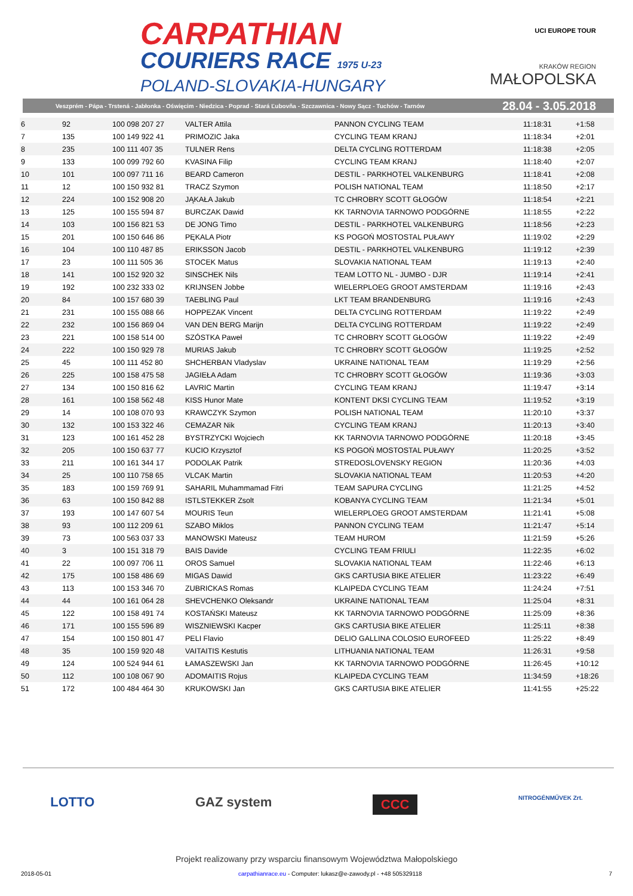CARPATHIAN
COURIERS RACE 1975 U-23
POLAND-SLOVAKIA-HUNGARY
UCI EUROPE TOUR
KRAKÓW REGION
MAŁOPOLSKA
Veszprém - Pápa - Trstená - Jabłonka - Oświęcim - Niedzica - Poprad - Stará Ľubovňa - Szczawnica - Nowy Sącz - Tuchów - Tarnów 28.04 - 3.05.2018
| 6 | 92 | 100 098 207 27 | VALTER Attila | PANNON CYCLING TEAM | 11:18:31 | +1:58 |
| 7 | 135 | 100 149 922 41 | PRIMOZIC Jaka | CYCLING TEAM KRANJ | 11:18:34 | +2:01 |
| 8 | 235 | 100 111 407 35 | TULNER Rens | DELTA CYCLING ROTTERDAM | 11:18:38 | +2:05 |
| 9 | 133 | 100 099 792 60 | KVASINA Filip | CYCLING TEAM KRANJ | 11:18:40 | +2:07 |
| 10 | 101 | 100 097 711 16 | BEARD Cameron | DESTIL - PARKHOTEL VALKENBURG | 11:18:41 | +2:08 |
| 11 | 12 | 100 150 932 81 | TRACZ Szymon | POLISH NATIONAL TEAM | 11:18:50 | +2:17 |
| 12 | 224 | 100 152 908 20 | JĄKAŁA Jakub | TC CHROBRY SCOTT GŁOGÓW | 11:18:54 | +2:21 |
| 13 | 125 | 100 155 594 87 | BURCZAK Dawid | KK TARNOVIA TARNOWO PODGÓRNE | 11:18:55 | +2:22 |
| 14 | 103 | 100 156 821 53 | DE JONG Timo | DESTIL - PARKHOTEL VALKENBURG | 11:18:56 | +2:23 |
| 15 | 201 | 100 150 646 86 | PĘKALA Piotr | KS POGOŃ MOSTOSTAL PUŁAWY | 11:19:02 | +2:29 |
| 16 | 104 | 100 110 487 85 | ERIKSSON Jacob | DESTIL - PARKHOTEL VALKENBURG | 11:19:12 | +2:39 |
| 17 | 23 | 100 111 505 36 | STOCEK Matus | SLOVAKIA NATIONAL TEAM | 11:19:13 | +2:40 |
| 18 | 141 | 100 152 920 32 | SINSCHEK Nils | TEAM LOTTO NL - JUMBO - DJR | 11:19:14 | +2:41 |
| 19 | 192 | 100 232 333 02 | KRIJNSEN Jobbe | WIELERPLOEG GROOT AMSTERDAM | 11:19:16 | +2:43 |
| 20 | 84 | 100 157 680 39 | TAEBLING Paul | LKT TEAM BRANDENBURG | 11:19:16 | +2:43 |
| 21 | 231 | 100 155 088 66 | HOPPEZAK Vincent | DELTA CYCLING ROTTERDAM | 11:19:22 | +2:49 |
| 22 | 232 | 100 156 869 04 | VAN DEN BERG Marijn | DELTA CYCLING ROTTERDAM | 11:19:22 | +2:49 |
| 23 | 221 | 100 158 514 00 | SZÓSTKA Paweł | TC CHROBRY SCOTT GŁOGÓW | 11:19:22 | +2:49 |
| 24 | 222 | 100 150 929 78 | MURIAS Jakub | TC CHROBRY SCOTT GŁOGÓW | 11:19:25 | +2:52 |
| 25 | 45 | 100 111 452 80 | SHCHERBAN Vladyslav | UKRAINE NATIONAL TEAM | 11:19:29 | +2:56 |
| 26 | 225 | 100 158 475 58 | JAGIEŁA Adam | TC CHROBRY SCOTT GŁOGÓW | 11:19:36 | +3:03 |
| 27 | 134 | 100 150 816 62 | LAVRIC Martin | CYCLING TEAM KRANJ | 11:19:47 | +3:14 |
| 28 | 161 | 100 158 562 48 | KISS Hunor Mate | KONTENT DKSI CYCLING TEAM | 11:19:52 | +3:19 |
| 29 | 14 | 100 108 070 93 | KRAWCZYK Szymon | POLISH NATIONAL TEAM | 11:20:10 | +3:37 |
| 30 | 132 | 100 153 322 46 | CEMAZAR Nik | CYCLING TEAM KRANJ | 11:20:13 | +3:40 |
| 31 | 123 | 100 161 452 28 | BYSTRZYCKI Wojciech | KK TARNOVIA TARNOWO PODGÓRNE | 11:20:18 | +3:45 |
| 32 | 205 | 100 150 637 77 | KUCIO Krzysztof | KS POGOŃ MOSTOSTAL PUŁAWY | 11:20:25 | +3:52 |
| 33 | 211 | 100 161 344 17 | PODOLAK Patrik | STREDOSLOVENSKY REGION | 11:20:36 | +4:03 |
| 34 | 25 | 100 110 758 65 | VLCAK Martin | SLOVAKIA NATIONAL TEAM | 11:20:53 | +4:20 |
| 35 | 183 | 100 159 769 91 | SAHARIL Muhammamad Fitri | TEAM SAPURA CYCLING | 11:21:25 | +4:52 |
| 36 | 63 | 100 150 842 88 | ISTLSTEKKER Zsolt | KOBANYA CYCLING TEAM | 11:21:34 | +5:01 |
| 37 | 193 | 100 147 607 54 | MOURIS Teun | WIELERPLOEG GROOT AMSTERDAM | 11:21:41 | +5:08 |
| 38 | 93 | 100 112 209 61 | SZABO Miklos | PANNON CYCLING TEAM | 11:21:47 | +5:14 |
| 39 | 73 | 100 563 037 33 | MANOWSKI Mateusz | TEAM HUROM | 11:21:59 | +5:26 |
| 40 | 3 | 100 151 318 79 | BAIS Davide | CYCLING TEAM FRIULI | 11:22:35 | +6:02 |
| 41 | 22 | 100 097 706 11 | OROS Samuel | SLOVAKIA NATIONAL TEAM | 11:22:46 | +6:13 |
| 42 | 175 | 100 158 486 69 | MIGAS Dawid | GKS CARTUSIA BIKE ATELIER | 11:23:22 | +6:49 |
| 43 | 113 | 100 153 346 70 | ZUBRICKAS Romas | KLAIPEDA CYCLING TEAM | 11:24:24 | +7:51 |
| 44 | 44 | 100 161 064 28 | SHEVCHENKO Oleksandr | UKRAINE NATIONAL TEAM | 11:25:04 | +8:31 |
| 45 | 122 | 100 158 491 74 | KOSTAŃSKI Mateusz | KK TARNOVIA TARNOWO PODGÓRNE | 11:25:09 | +8:36 |
| 46 | 171 | 100 155 596 89 | WISZNIEWSKI Kacper | GKS CARTUSIA BIKE ATELIER | 11:25:11 | +8:38 |
| 47 | 154 | 100 150 801 47 | PELI Flavio | DELIO GALLINA COLOSIO EUROFEED | 11:25:22 | +8:49 |
| 48 | 35 | 100 159 920 48 | VAITAITIS Kestutis | LITHUANIA NATIONAL TEAM | 11:26:31 | +9:58 |
| 49 | 124 | 100 524 944 61 | ŁAMASZEWSKI Jan | KK TARNOVIA TARNOWO PODGÓRNE | 11:26:45 | +10:12 |
| 50 | 112 | 100 108 067 90 | ADOMAITIS Rojus | KLAIPEDA CYCLING TEAM | 11:34:59 | +18:26 |
| 51 | 172 | 100 484 464 30 | KRUKOWSKI Jan | GKS CARTUSIA BIKE ATELIER | 11:41:55 | +25:22 |
LOTTO GAZ system CCC NITROGÉNMŰVEK Zrt.
Projekt realizowany przy wsparciu finansowym Województwa Małopolskiego
2018-05-01 carpathianrace.eu - Computer: lukasz@e-zawody.pl - +48 505329118 7